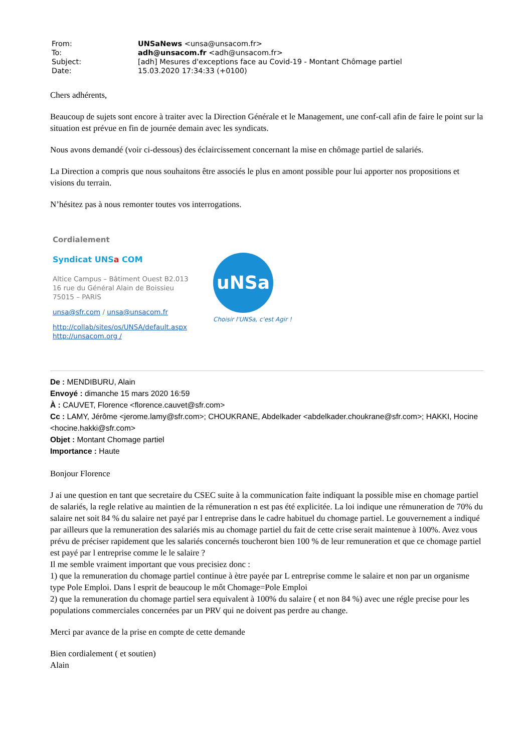| From: | UNSaNews <unsa@unsacom.fr> |
| To: | adh@unsacom.fr <adh@unsacom.fr> |
| Subject: | [adh] Mesures d'exceptions face au Covid-19 - Montant Chômage partiel |
| Date: | 15.03.2020 17:34:33 (+0100) |
Chers adhérents,
Beaucoup de sujets sont encore à traiter avec la Direction Générale et le Management, une conf-call afin de faire le point sur la situation est prévue en fin de journée demain avec les syndicats.
Nous avons demandé (voir ci-dessous) des éclaircissement concernant la mise en chômage partiel de salariés.
La Direction a compris que nous souhaitons être associés le plus en amont possible pour lui apporter nos propositions et visions du terrain.
N’hésitez pas à nous remonter toutes vos interrogations.
Cordialement
Syndicat UNSa COM
Altice Campus – Bâtiment Ouest B2.013
16 rue du Général Alain de Boissieu
75015 – PARIS
unsa@sfr.com / unsa@unsacom.fr
http://collab/sites/os/UNSA/default.aspx
http://unsacom.org /
uNSa
Choisir l'UNSa, c'est Agir !
De : MENDIBURU, Alain
Envoyé : dimanche 15 mars 2020 16:59
À : CAUVET, Florence <florence.cauvet@sfr.com>
Cc : LAMY, Jérôme <jerome.lamy@sfr.com>; CHOUKRANE, Abdelkader <abdelkader.choukrane@sfr.com>; HAKKI, Hocine <hocine.hakki@sfr.com>
Objet : Montant Chomage partiel
Importance : Haute
Bonjour Florence
J ai une question en tant que secretaire du CSEC suite à la communication faite indiquant la possible mise en chomage partiel de salariés, la regle relative au maintien de la rémuneration n est pas été explicitée. La loi indique une rémuneration de 70% du salaire net soit 84 % du salaire net payé par l entreprise dans le cadre habituel du chomage partiel. Le gouvernement a indiqué par ailleurs que la remuneration des salariés mis au chomage partiel du fait de cette crise serait maintenue à 100%. Avez vous prévu de préciser rapidement que les salariés concernés toucheront bien 100 % de leur remuneration et que ce chomage partiel est payé par l entreprise comme le le salaire ?
Il me semble vraiment important que vous precisiez donc :
1) que la remuneration du chomage partiel continue à ètre payée par L entreprise comme le salaire et non par un organisme type Pole Emploi. Dans l esprit de beaucoup le môt Chomage=Pole Emploi
2) que la remuneration du chomage partiel sera equivalent à 100% du salaire ( et non 84 %) avec une régle precise pour les populations commerciales concernées par un PRV qui ne doivent pas perdre au change.
Merci par avance de la prise en compte de cette demande
Bien cordialement ( et soutien)
Alain